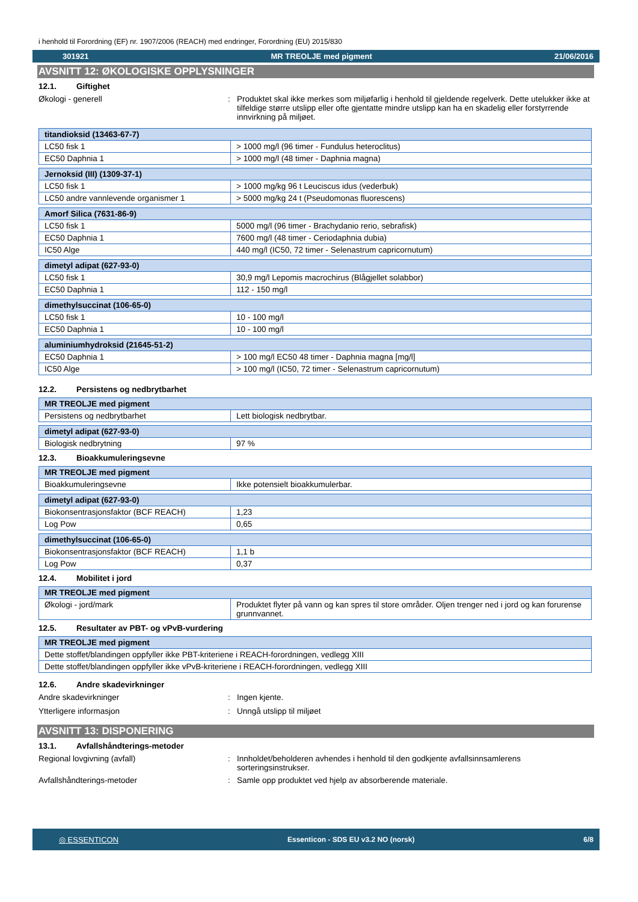i henhold til Forordning (EF) nr. 1907/2006 (REACH) med endringer, Forordning (EU) 2015/830
301921 MR TREOLJE med pigment 21/06/2016
AVSNITT 12: ØKOLOGISKE OPPLYSNINGER
12.1. Giftighet
Økologi - generell : Produktet skal ikke merkes som miljøfarlig i henhold til gjeldende regelverk. Dette utelukker ikke at tilfeldige større utslipp eller ofte gjentatte mindre utslipp kan ha en skadelig eller forstyrrende innvirkning på miljøet.
| titandioksid (13463-67-7) | |
| --- | --- |
| LC50 fisk 1 | > 1000 mg/l (96 timer - Fundulus heteroclitus) |
| EC50 Daphnia 1 | > 1000 mg/l (48 timer - Daphnia magna) |
| Jernoksid (III) (1309-37-1) | |
| --- | --- |
| LC50 fisk 1 | > 1000 mg/kg 96 t Leuciscus idus (vederbuk) |
| LC50 andre vannlevende organismer 1 | > 5000 mg/kg 24 t (Pseudomonas fluorescens) |
| Amorf Silica (7631-86-9) | |
| --- | --- |
| LC50 fisk 1 | 5000 mg/l (96 timer - Brachydanio rerio, sebrafisk) |
| EC50 Daphnia 1 | 7600 mg/l (48 timer - Ceriodaphnia dubia) |
| IC50 Alge | 440 mg/l (IC50, 72 timer - Selenastrum capricornutum) |
| dimetyl adipat (627-93-0) | |
| --- | --- |
| LC50 fisk 1 | 30,9 mg/l Lepomis macrochirus (Blågjellet solabbor) |
| EC50 Daphnia 1 | 112 - 150 mg/l |
| dimethylsuccinat (106-65-0) | |
| --- | --- |
| LC50 fisk 1 | 10 - 100 mg/l |
| EC50 Daphnia 1 | 10 - 100 mg/l |
| aluminiumhydroksid (21645-51-2) | |
| --- | --- |
| EC50 Daphnia 1 | > 100 mg/l EC50 48 timer - Daphnia magna [mg/l] |
| IC50 Alge | > 100 mg/l (IC50, 72 timer - Selenastrum capricornutum) |
12.2. Persistens og nedbrytbarhet
| MR TREOLJE med pigment | |
| --- | --- |
| Persistens og nedbrytbarhet | Lett biologisk nedbrytbar. |
| dimetyl adipat (627-93-0) | |
| --- | --- |
| Biologisk nedbrytning | 97 % |
12.3. Bioakkumuleringsevne
| MR TREOLJE med pigment | |
| --- | --- |
| Bioakkumuleringsevne | Ikke potensielt bioakkumulerbar. |
| dimetyl adipat (627-93-0) | |
| --- | --- |
| Biokonsentrasjonsfaktor (BCF REACH) | 1,23 |
| Log Pow | 0,65 |
| dimethylsuccinat (106-65-0) | |
| --- | --- |
| Biokonsentrasjonsfaktor (BCF REACH) | 1,1 b |
| Log Pow | 0,37 |
12.4. Mobilitet i jord
| MR TREOLJE med pigment | |
| --- | --- |
| Økologi - jord/mark | Produktet flyter på vann og kan spres til store områder. Oljen trenger ned i jord og kan forurense grunnvannet. |
12.5. Resultater av PBT- og vPvB-vurdering
| MR TREOLJE med pigment |
| --- |
| Dette stoffet/blandingen oppfyller ikke PBT-kriteriene i REACH-forordningen, vedlegg XIII |
| Dette stoffet/blandingen oppfyller ikke vPvB-kriteriene i REACH-forordningen, vedlegg XIII |
12.6. Andre skadevirkninger
Andre skadevirkninger : Ingen kjente.
Ytterligere informasjon : Unngå utslipp til miljøet
AVSNITT 13: DISPONERING
13.1. Avfallshåndterings-metoder
Regional lovgivning (avfall) : Innholdet/beholderen avhendes i henhold til den godkjente avfallsinnsamlerens sorteringsinstrukser.
Avfallshåndterings-metoder : Samle opp produktet ved hjelp av absorberende materiale.
◎ ESSENTICON Essenticon - SDS EU v3.2 NO (norsk) 6/8